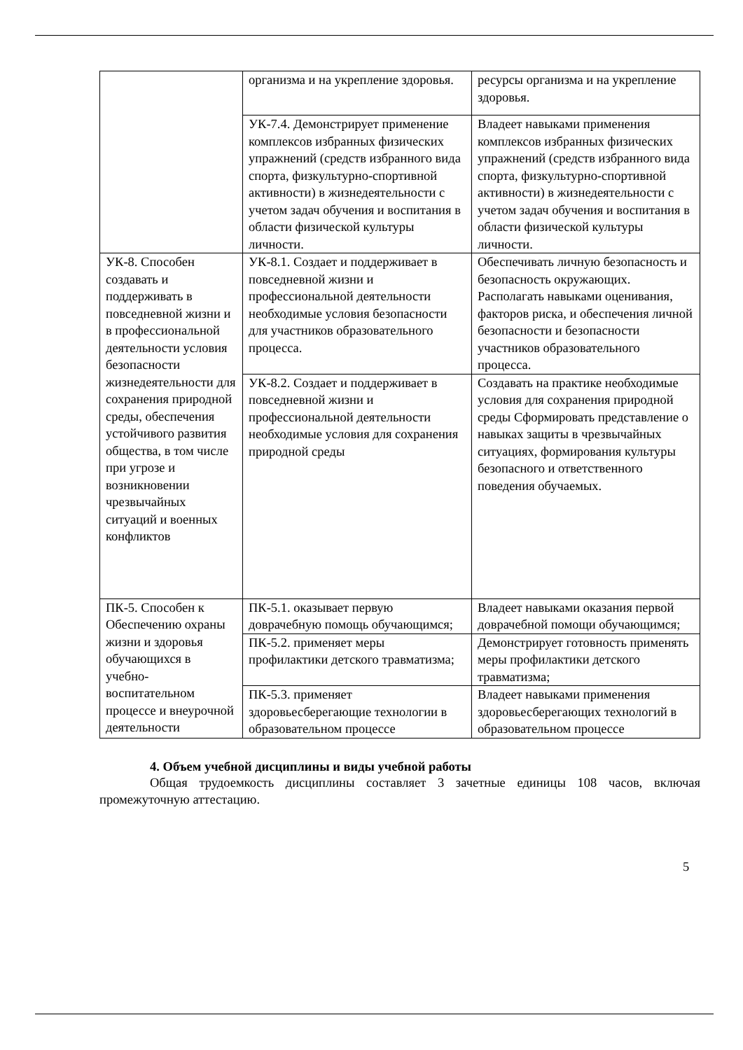| | организма и на укрепление здоровья. | ресурсы организма и на укрепление здоровья. |
| | УК-7.4. Демонстрирует применение комплексов избранных физических упражнений (средств избранного вида спорта, физкультурно-спортивной активности) в жизнедеятельности с учетом задач обучения и воспитания в области физической культуры личности. | Владеет навыками применения комплексов избранных физических упражнений (средств избранного вида спорта, физкультурно-спортивной активности) в жизнедеятельности с учетом задач обучения и воспитания в области физической культуры личности. |
| УК-8. Способен создавать и поддерживать в повседневной жизни и в профессиональной деятельности условия безопасности жизнедеятельности для сохранения природной среды, обеспечения устойчивого развития общества, в том числе при угрозе и возникновении чрезвычайных ситуаций и военных конфликтов | УК-8.1. Создает и поддерживает в повседневной жизни и профессиональной деятельности необходимые условия безопасности для участников образовательного процесса. | Обеспечивать личную безопасность и безопасность окружающих. Располагать навыками оценивания, факторов риска, и обеспечения личной безопасности и безопасности участников образовательного процесса. |
| | УК-8.2. Создает и поддерживает в повседневной жизни и профессиональной деятельности необходимые условия для сохранения природной среды | Создавать на практике необходимые условия для сохранения природной среды Сформировать представление о навыках защиты в чрезвычайных ситуациях, формирования культуры безопасного и ответственного поведения обучаемых. |
| ПК-5. Способен к Обеспечению охраны жизни и здоровья обучающихся в учебно-воспитательном процессе и внеурочной деятельности | ПК-5.1. оказывает первую доврачебную помощь обучающимся; | Владеет навыками оказания первой доврачебной помощи обучающимся; |
| | ПК-5.2. применяет меры профилактики детского травматизма; | Демонстрирует готовность применять меры профилактики детского травматизма; |
| | ПК-5.3. применяет здоровьесберегающие технологии в образовательном процессе | Владеет навыками применения здоровьесберегающих технологий в образовательном процессе |
4. Объем учебной дисциплины и виды учебной работы
Общая трудоемкость дисциплины составляет 3 зачетные единицы 108 часов, включая промежуточную аттестацию.
5